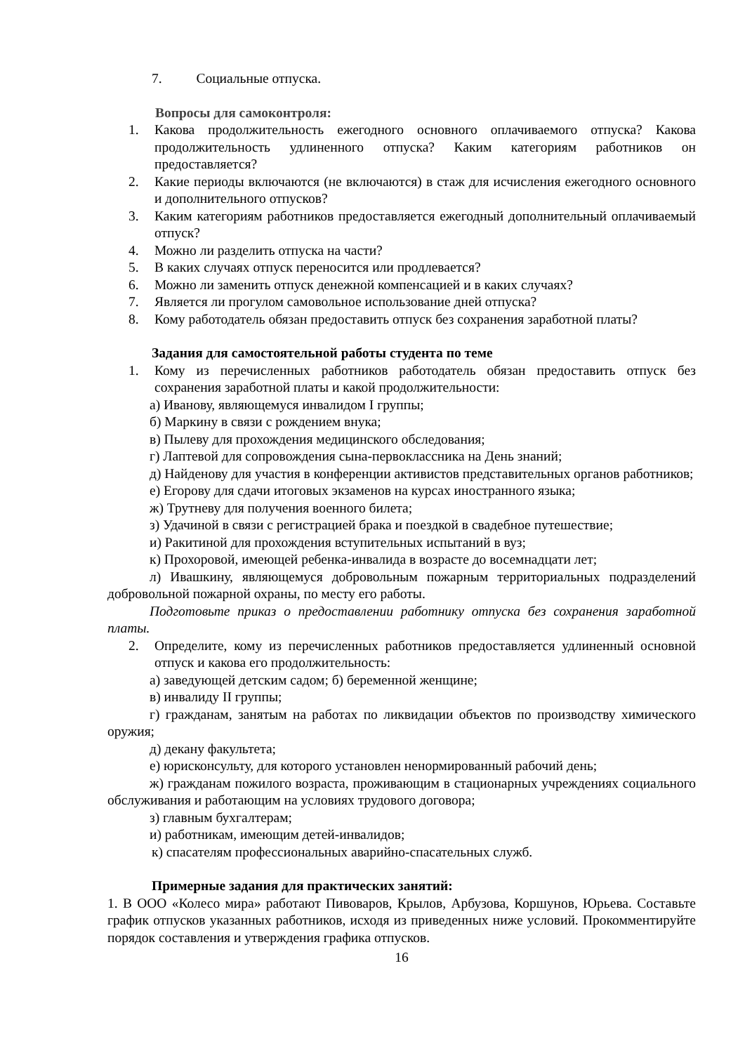7. Социальные отпуска.
Вопросы для самоконтроля:
1. Какова продолжительность ежегодного основного оплачиваемого отпуска? Какова продолжительность удлиненного отпуска? Каким категориям работников он предоставляется?
2. Какие периоды включаются (не включаются) в стаж для исчисления ежегодного основного и дополнительного отпусков?
3. Каким категориям работников предоставляется ежегодный дополнительный оплачиваемый отпуск?
4. Можно ли разделить отпуска на части?
5. В каких случаях отпуск переносится или продлевается?
6. Можно ли заменить отпуск денежной компенсацией и в каких случаях?
7. Является ли прогулом самовольное использование дней отпуска?
8. Кому работодатель обязан предоставить отпуск без сохранения заработной платы?
Задания для самостоятельной работы студента по теме
1. Кому из перечисленных работников работодатель обязан предоставить отпуск без сохранения заработной платы и какой продолжительности:
а) Иванову, являющемуся инвалидом I группы;
б) Маркину в связи с рождением внука;
в) Пылеву для прохождения медицинского обследования;
г) Лаптевой для сопровождения сына-первоклассника на День знаний;
д) Найденову для участия в конференции активистов представительных органов работников;
е) Егорову для сдачи итоговых экзаменов на курсах иностранного языка;
ж) Трутневу для получения военного билета;
з) Удачиной в связи с регистрацией брака и поездкой в свадебное путешествие;
и) Ракитиной для прохождения вступительных испытаний в вуз;
к) Прохоровой, имеющей ребенка-инвалида в возрасте до восемнадцати лет;
л) Ивашкину, являющемуся добровольным пожарным территориальных подразделений добровольной пожарной охраны, по месту его работы.
Подготовьте приказ о предоставлении работнику отпуска без сохранения заработной платы.
2. Определите, кому из перечисленных работников предоставляется удлиненный основной отпуск и какова его продолжительность:
а) заведующей детским садом; б) беременной женщине;
в) инвалиду II группы;
г) гражданам, занятым на работах по ликвидации объектов по производству химического оружия;
д) декану факультета;
е) юрисконсульту, для которого установлен ненормированный рабочий день;
ж) гражданам пожилого возраста, проживающим в стационарных учреждениях социального обслуживания и работающим на условиях трудового договора;
з) главным бухгалтерам;
и) работникам, имеющим детей-инвалидов;
к) спасателям профессиональных аварийно-спасательных служб.
Примерные задания для практических занятий:
1. В ООО «Колесо мира» работают Пивоваров, Крылов, Арбузова, Коршунов, Юрьева. Составьте график отпусков указанных работников, исходя из приведенных ниже условий. Прокомментируйте порядок составления и утверждения графика отпусков.
16